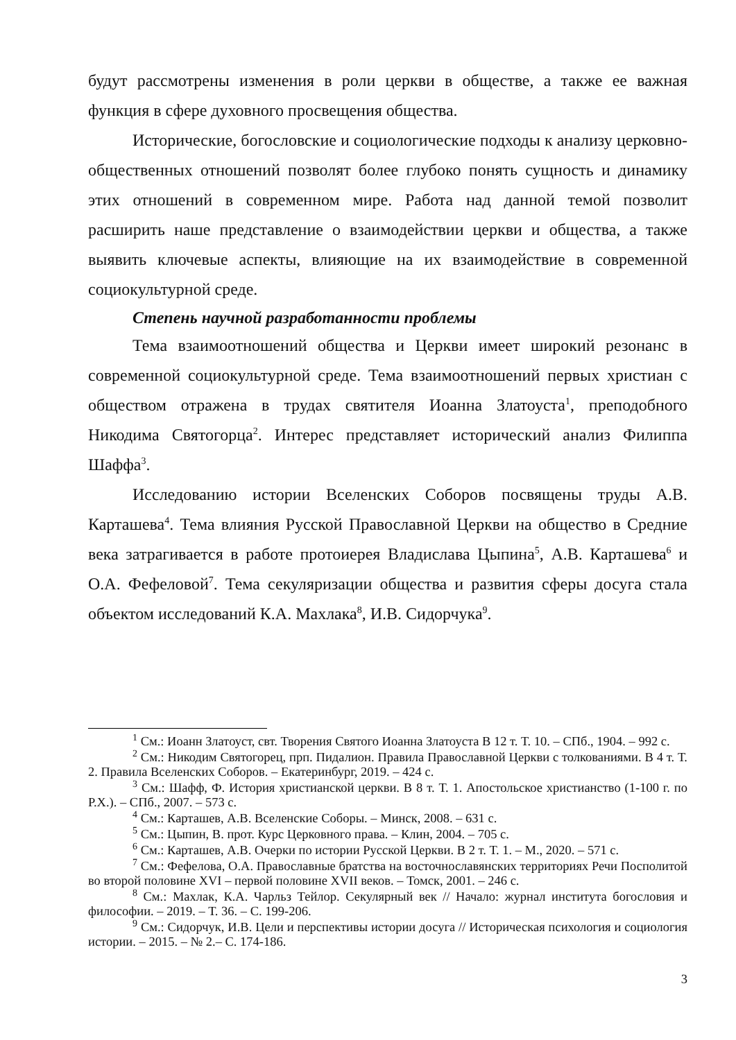будут рассмотрены изменения в роли церкви в обществе, а также ее важная функция в сфере духовного просвещения общества.
Исторические, богословские и социологические подходы к анализу церковно-общественных отношений позволят более глубоко понять сущность и динамику этих отношений в современном мире. Работа над данной темой позволит расширить наше представление о взаимодействии церкви и общества, а также выявить ключевые аспекты, влияющие на их взаимодействие в современной социокультурной среде.
Степень научной разработанности проблемы
Тема взаимоотношений общества и Церкви имеет широкий резонанс в современной социокультурной среде. Тема взаимоотношений первых христиан с обществом отражена в трудах святителя Иоанна Златоуста<sup>1</sup>, преподобного Никодима Святогорца<sup>2</sup>. Интерес представляет исторический анализ Филиппа Шаффа<sup>3</sup>.
Исследованию истории Вселенских Соборов посвящены труды А.В. Карташева<sup>4</sup>. Тема влияния Русской Православной Церкви на общество в Средние века затрагивается в работе протоиерея Владислава Цыпина<sup>5</sup>, А.В. Карташева<sup>6</sup> и О.А. Фефеловой<sup>7</sup>. Тема секуляризации общества и развития сферы досуга стала объектом исследований К.А. Махлака<sup>8</sup>, И.В. Сидорчука<sup>9</sup>.
<sup>1</sup> См.: Иоанн Златоуст, свт. Творения Святого Иоанна Златоуста В 12 т. Т. 10. – СПб., 1904. – 992 с.
<sup>2</sup> См.: Никодим Святогорец, прп. Пидалион. Правила Православной Церкви с толкованиями. В 4 т. Т. 2. Правила Вселенских Соборов. – Екатеринбург, 2019. – 424 с.
<sup>3</sup> См.: Шафф, Ф. История христианской церкви. В 8 т. Т. 1. Апостольское христианство (1-100 г. по Р.Х.). – СПб., 2007. – 573 с.
<sup>4</sup> См.: Карташев, А.В. Вселенские Соборы. – Минск, 2008. – 631 с.
<sup>5</sup> См.: Цыпин, В. прот. Курс Церковного права. – Клин, 2004. – 705 с.
<sup>6</sup> См.: Карташев, А.В. Очерки по истории Русской Церкви. В 2 т. Т. 1. – М., 2020. – 571 с.
<sup>7</sup> См.: Фефелова, О.А. Православные братства на восточнославянских территориях Речи Посполитой во второй половине XVI – первой половине XVII веков. – Томск, 2001. – 246 с.
<sup>8</sup> См.: Махлак, К.А. Чарльз Тейлор. Секулярный век // Начало: журнал института богословия и философии. – 2019. – Т. 36. – С. 199-206.
<sup>9</sup> См.: Сидорчук, И.В. Цели и перспективы истории досуга // Историческая психология и социология истории. – 2015. – № 2.– С. 174-186.
3